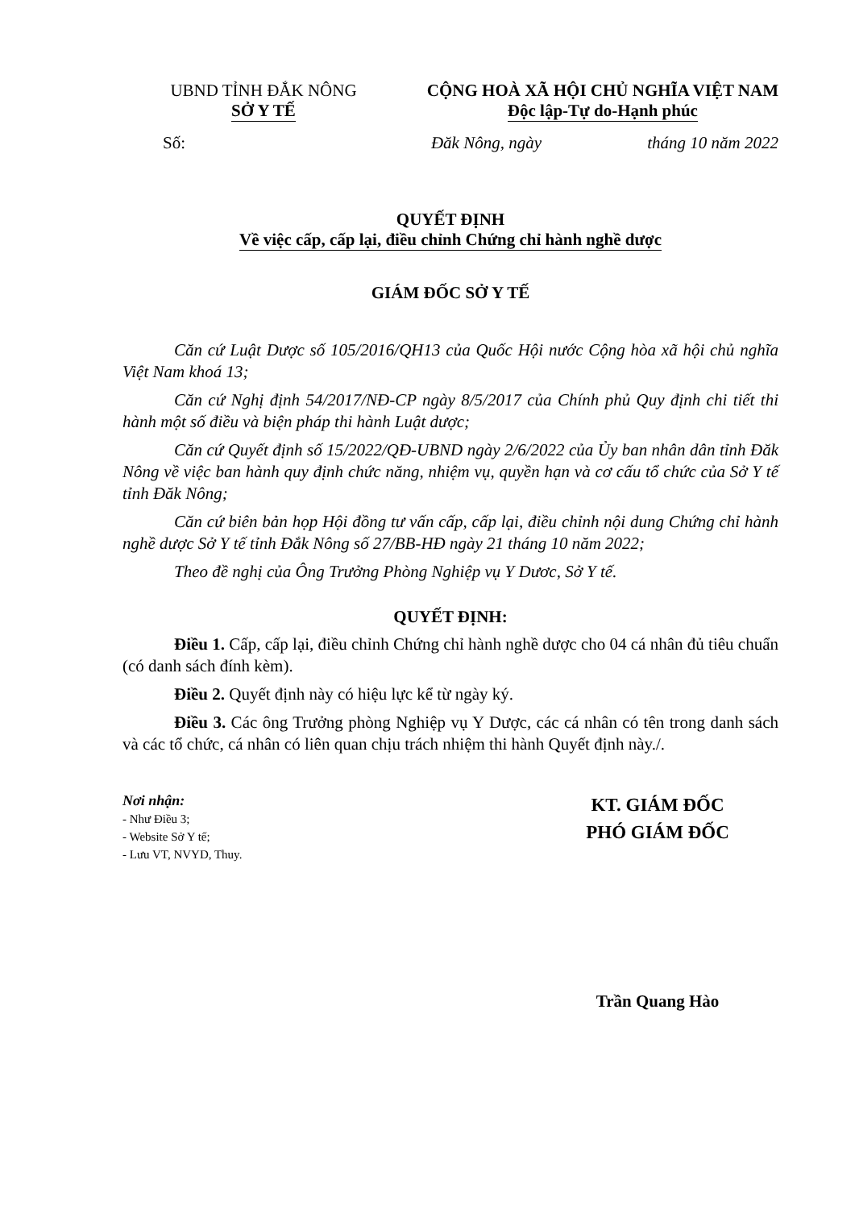UBND TỈNH ĐẮK NÔNG
SỞ Y TẾ
CỘNG HOÀ XÃ HỘI CHỦ NGHĨA VIỆT NAM
Độc lập-Tự do-Hạnh phúc
Số: Đăk Nông, ngày tháng 10 năm 2022
QUYẾT ĐỊNH
Về việc cấp, cấp lại, điều chỉnh Chứng chỉ hành nghề dược
GIÁM ĐỐC SỞ Y TẾ
Căn cứ Luật Dược số 105/2016/QH13 của Quốc Hội nước Cộng hòa xã hội chủ nghĩa Việt Nam khoá 13;
Căn cứ Nghị định 54/2017/NĐ-CP ngày 8/5/2017 của Chính phủ Quy định chi tiết thi hành một số điều và biện pháp thi hành Luật dược;
Căn cứ Quyết định số 15/2022/QĐ-UBND ngày 2/6/2022 của Ủy ban nhân dân tỉnh Đăk Nông về việc ban hành quy định chức năng, nhiệm vụ, quyền hạn và cơ cấu tổ chức của Sở Y tế tỉnh Đăk Nông;
Căn cứ biên bản họp Hội đồng tư vấn cấp, cấp lại, điều chỉnh nội dung Chứng chỉ hành nghề dược Sở Y tế tỉnh Đắk Nông số 27/BB-HĐ ngày 21 tháng 10 năm 2022;
Theo đề nghị của Ông Trưởng Phòng Nghiệp vụ Y Dươc, Sở Y tế.
QUYẾT ĐỊNH:
Điều 1. Cấp, cấp lại, điều chỉnh Chứng chỉ hành nghề dược cho 04 cá nhân đủ tiêu chuẩn (có danh sách đính kèm).
Điều 2. Quyết định này có hiệu lực kể từ ngày ký.
Điều 3. Các ông Trưởng phòng Nghiệp vụ Y Dược, các cá nhân có tên trong danh sách và các tổ chức, cá nhân có liên quan chịu trách nhiệm thi hành Quyết định này./.
Nơi nhận:
- Như Điều 3;
- Website Sở Y tế;
- Lưu VT, NVYD, Thuy.
KT. GIÁM ĐỐC
PHÓ GIÁM ĐỐC
Trần Quang Hào